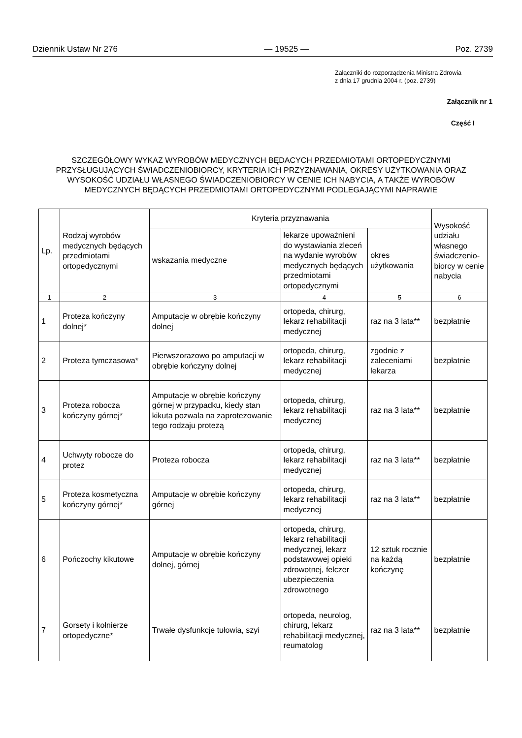Dziennik Ustaw Nr 276 — 19525 — Poz. 2739
Załączniki do rozporządzenia Ministra Zdrowia
z dnia 17 grudnia 2004 r. (poz. 2739)
Załącznik nr 1
Część I
SZCZEGÓŁOWY WYKAZ WYROBÓW MEDYCZNYCH BĘDACYCH PRZEDMIOTAMI ORTOPEDYCZNYMI PRZYSŁUGUJĄCYCH ŚWIADCZENIOBIORCY, KRYTERIA ICH PRZYZNAWANIA, OKRESY UŻYTKOWANIA ORAZ WYSOKOŚĆ UDZIAŁU WŁASNEGO ŚWIADCZENIOBIORCY W CENIE ICH NABYCIA, A TAKŻE WYROBÓW MEDYCZNYCH BĘDĄCYCH PRZEDMIOTAMI ORTOPEDYCZNYMI PODLEGAJĄCYMI NAPRAWIE
| Lp. | Rodzaj wyrobów medycznych będących przedmiotami ortopedycznymi | Kryteria przyznawania | | | Wysokość udziału własnego świadczenio-biorcy w cenie nabycia |
| --- | --- | --- | --- | --- | --- |
| | | wskazania medyczne | lekarze upoważnieni do wystawiania zleceń na wydanie wyrobów medycznych będących przedmiotami ortopedycznymi | okres użytkowania | |
| 1 | 2 | 3 | 4 | 5 | 6 |
| 1 | Proteza kończyny dolnej* | Amputacje w obrębie kończyny dolnej | ortopeda, chirurg, lekarz rehabilitacji medycznej | raz na 3 lata** | bezpłatnie |
| 2 | Proteza tymczasowa* | Pierwszorazowo po amputacji w obrębie kończyny dolnej | ortopeda, chirurg, lekarz rehabilitacji medycznej | zgodnie z zaleceniami lekarza | bezpłatnie |
| 3 | Proteza robocza kończyny górnej* | Amputacje w obrębie kończyny górnej w przypadku, kiedy stan kikuta pozwala na zaprotezowanie tego rodzaju protezą | ortopeda, chirurg, lekarz rehabilitacji medycznej | raz na 3 lata** | bezpłatnie |
| 4 | Uchwyty robocze do protez | Proteza robocza | ortopeda, chirurg, lekarz rehabilitacji medycznej | raz na 3 lata** | bezpłatnie |
| 5 | Proteza kosmetyczna kończyny górnej* | Amputacje w obrębie kończyny górnej | ortopeda, chirurg, lekarz rehabilitacji medycznej | raz na 3 lata** | bezpłatnie |
| 6 | Pończochy kikutowe | Amputacje w obrębie kończyny dolnej, górnej | ortopeda, chirurg, lekarz rehabilitacji medycznej, lekarz podstawowej opieki zdrowotnej, felczer ubezpieczenia zdrowotnego | 12 sztuk rocznie na każdą kończynę | bezpłatnie |
| 7 | Gorsety i kołnierze ortopedyczne* | Trwałe dysfunkcje tułowia, szyi | ortopeda, neurolog, chirurg, lekarz rehabilitacji medycznej, reumatolog | raz na 3 lata** | bezpłatnie |